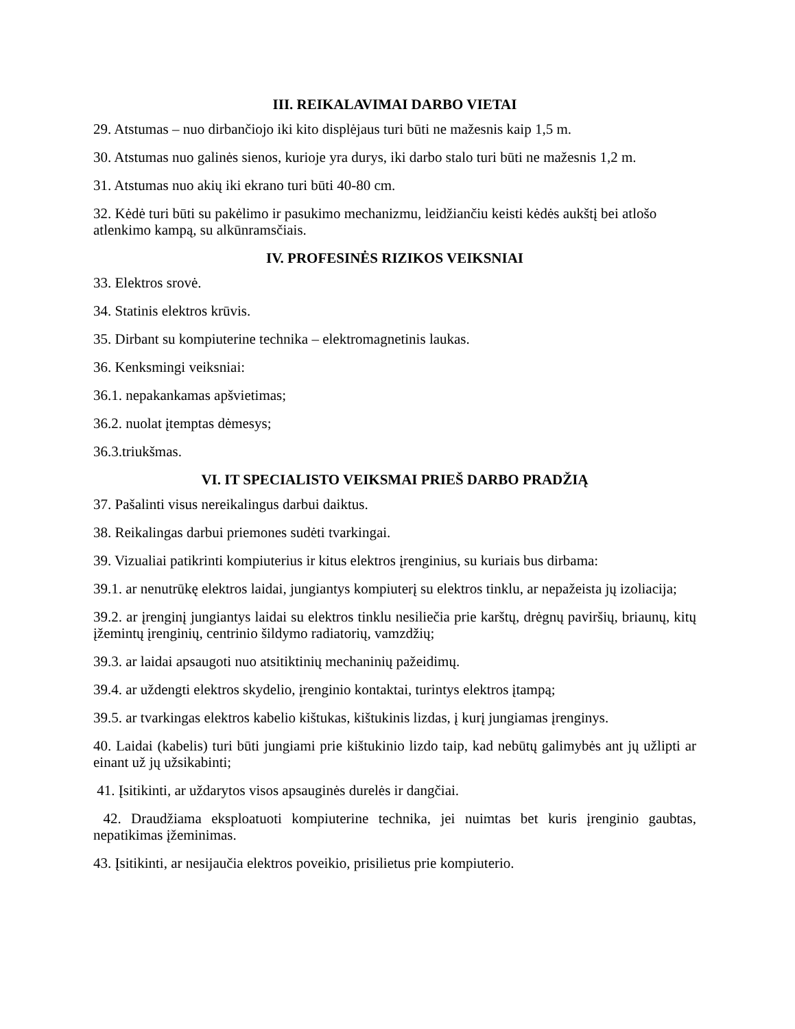III. REIKALAVIMAI DARBO VIETAI
29. Atstumas – nuo dirbančiojo iki kito displėjaus turi būti ne mažesnis kaip 1,5 m.
30. Atstumas nuo galinės sienos, kurioje yra durys, iki darbo stalo turi būti ne mažesnis 1,2 m.
31. Atstumas nuo akių iki ekrano turi būti 40-80 cm.
32. Kėdė turi būti su pakėlimo ir pasukimo mechanizmu, leidžiančiu keisti kėdės aukštį bei atlošo atlenkimo kampą, su alkūnramsčiais.
IV. PROFESINĖS RIZIKOS VEIKSNIAI
33. Elektros srovė.
34. Statinis elektros krūvis.
35. Dirbant su kompiuterine technika – elektromagnetinis laukas.
36. Kenksmingi veiksniai:
36.1. nepakankamas apšvietimas;
36.2. nuolat įtemptas dėmesys;
36.3.triukšmas.
VI. IT SPECIALISTO VEIKSMAI PRIEŠ DARBO PRADŽIĄ
37. Pašalinti visus nereikalingus darbui daiktus.
38. Reikalingas darbui priemones sudėti tvarkingai.
39. Vizualiai patikrinti kompiuterius ir kitus elektros įrenginius, su kuriais bus dirbama:
39.1. ar nenutrūkę elektros laidai, jungiantys kompiuterį su elektros tinklu, ar nepažeista jų izoliacija;
39.2. ar įrenginį jungiantys laidai su elektros tinklu nesiliečia prie karštų, drėgnų paviršių, briaunų, kitų įžemintų įrenginių, centrinio šildymo radiatorių, vamzdžių;
39.3. ar laidai apsaugoti nuo atsitiktinių mechaninių pažeidimų.
39.4. ar uždengti elektros skydelio, įrenginio kontaktai, turintys elektros įtampą;
39.5. ar tvarkingas elektros kabelio kištukas, kištukinis lizdas, į kurį jungiamas įrenginys.
40. Laidai (kabelis) turi būti jungiami prie kištukinio lizdo taip, kad nebūtų galimybės ant jų užlipti ar einant už jų užsikabinti;
41. Įsitikinti, ar uždarytos visos apsauginės durelės ir dangčiai.
42. Draudžiama eksploatuoti kompiuterine technika, jei nuimtas bet kuris įrenginio gaubtas, nepatikimas įžeminimas.
43. Įsitikinti, ar nesijaučia elektros poveikio, prisilietus prie kompiuterio.